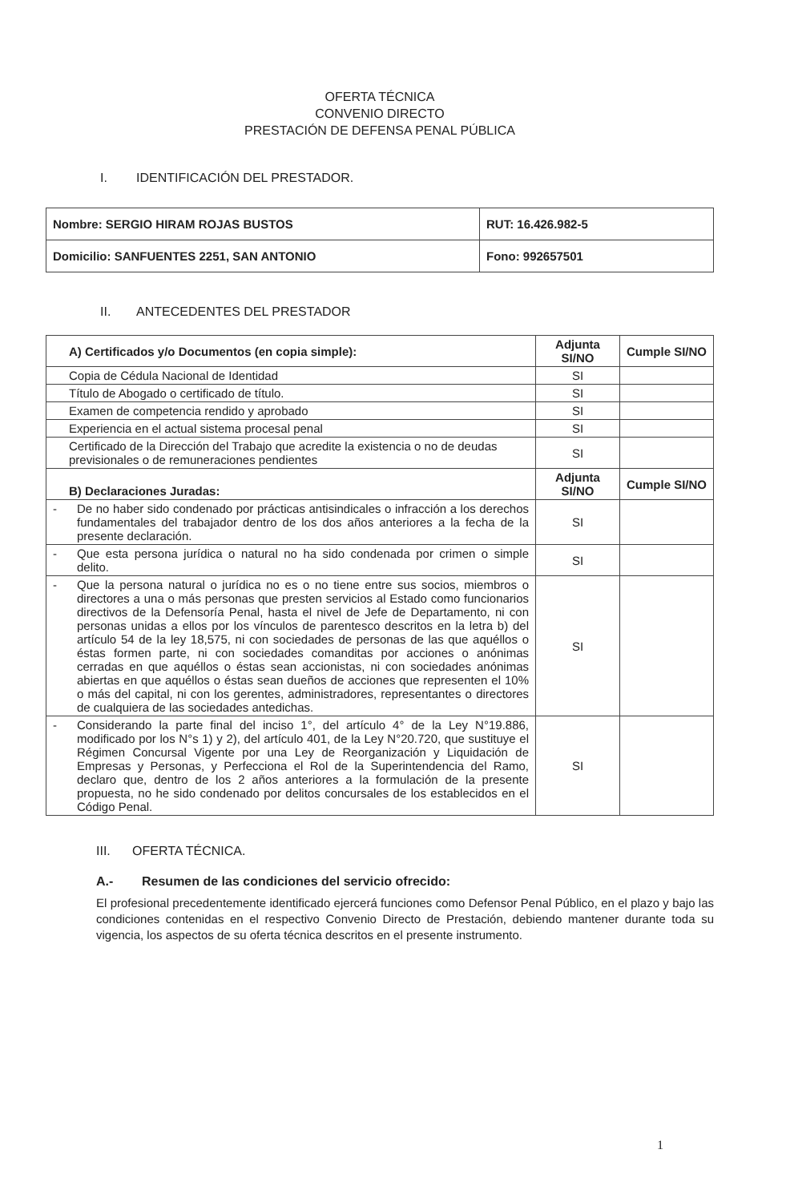OFERTA TÉCNICA
CONVENIO DIRECTO
PRESTACIÓN DE DEFENSA PENAL PÚBLICA
I. IDENTIFICACIÓN DEL PRESTADOR.
| Nombre: SERGIO HIRAM ROJAS BUSTOS | RUT: 16.426.982-5 |
| Domicilio: SANFUENTES 2251, SAN ANTONIO | Fono: 992657501 |
II. ANTECEDENTES DEL PRESTADOR
| A) Certificados y/o Documentos (en copia simple): | | Adjunta SI/NO | Cumple SI/NO |
| --- | --- | --- | --- |
| Copia de Cédula Nacional de Identidad | | SI | |
| Título de Abogado o certificado de título. | | SI | |
| Examen de competencia rendido y aprobado | | SI | |
| Experiencia en el actual sistema procesal penal | | SI | |
| Certificado de la Dirección del Trabajo que acredite la existencia o no de deudas previsionales o de remuneraciones pendientes | | SI | |
| B) Declaraciones Juradas: | | Adjunta SI/NO | Cumple SI/NO |
| - | De no haber sido condenado por prácticas antisindicales o infracción a los derechos fundamentales del trabajador dentro de los dos años anteriores a la fecha de la presente declaración. | SI | |
| - | Que esta persona jurídica o natural no ha sido condenada por crimen o simple delito. | SI | |
| - | Que la persona natural o jurídica no es o no tiene entre sus socios, miembros o directores a una o más personas que presten servicios al Estado como funcionarios directivos de la Defensoría Penal, hasta el nivel de Jefe de Departamento, ni con personas unidas a ellos por los vínculos de parentesco descritos en la letra b) del artículo 54 de la ley 18,575, ni con sociedades de personas de las que aquéllos o éstas formen parte, ni con sociedades comanditas por acciones o anónimas cerradas en que aquéllos o éstas sean accionistas, ni con sociedades anónimas abiertas en que aquéllos o éstas sean dueños de acciones que representen el 10% o más del capital, ni con los gerentes, administradores, representantes o directores de cualquiera de las sociedades antedichas. | SI | |
| - | Considerando la parte final del inciso 1°, del artículo 4° de la Ley N°19.886, modificado por los N°s 1) y 2), del artículo 401, de la Ley N°20.720, que sustituye el Régimen Concursal Vigente por una Ley de Reorganización y Liquidación de Empresas y Personas, y Perfecciona el Rol de la Superintendencia del Ramo, declaro que, dentro de los 2 años anteriores a la formulación de la presente propuesta, no he sido condenado por delitos concursales de los establecidos en el Código Penal. | SI | |
III. OFERTA TÉCNICA.
A.- Resumen de las condiciones del servicio ofrecido:
El profesional precedentemente identificado ejercerá funciones como Defensor Penal Público, en el plazo y bajo las condiciones contenidas en el respectivo Convenio Directo de Prestación, debiendo mantener durante toda su vigencia, los aspectos de su oferta técnica descritos en el presente instrumento.
1